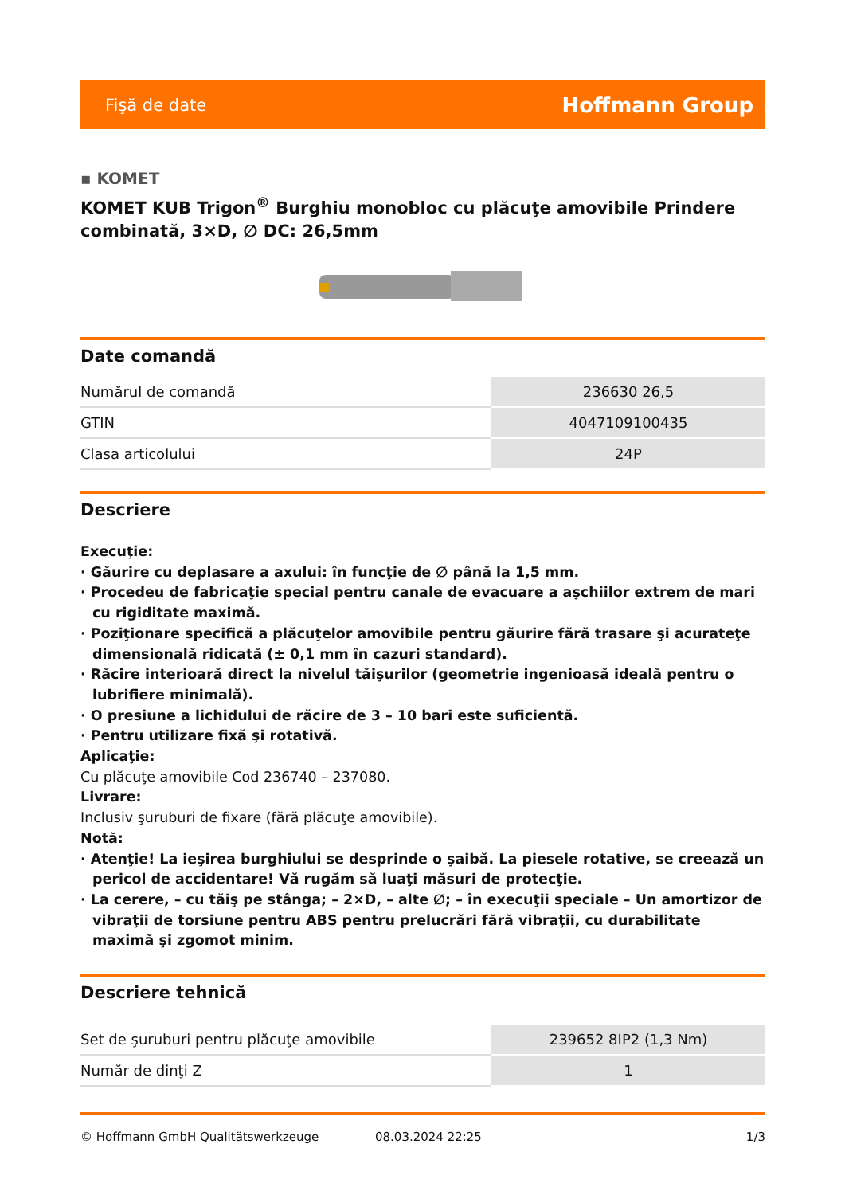Fişă de date Hoffmann Group
▪ KOMET
KOMET KUB Trigon<sup>®</sup> Burghiu monobloc cu plăcuţe amovibile Prindere combinată, 3×D, ∅ DC: 26,5mm
Date comandă
| Numărul de comandă | 236630 26,5 |
| GTIN | 4047109100435 |
| Clasa articolului | 24P |
Descriere
Execuţie:
· Găurire cu deplasare a axului: în funcţie de ∅ până la 1,5 mm.
· Procedeu de fabricaţie special pentru canale de evacuare a aşchiilor extrem de mari cu rigiditate maximă.
· Poziţionare specifică a plăcuţelor amovibile pentru găurire fără trasare şi acurateţe dimensională ridicată (± 0,1 mm în cazuri standard).
· Răcire interioară direct la nivelul tăişurilor (geometrie ingenioasă ideală pentru o lubrifiere minimală).
· O presiune a lichidului de răcire de 3 – 10 bari este suficientă.
· Pentru utilizare fixă şi rotativă.
Aplicaţie:
Cu plăcuţe amovibile Cod 236740 – 237080.
Livrare:
Inclusiv şuruburi de fixare (fără plăcuţe amovibile).
Notă:
· Atenţie! La ieşirea burghiului se desprinde o şaibă. La piesele rotative, se creează un pericol de accidentare! Vă rugăm să luaţi măsuri de protecţie.
· La cerere, – cu tăiş pe stânga; – 2×D, – alte ∅; – în execuţii speciale – Un amortizor de vibraţii de torsiune pentru ABS pentru prelucrări fără vibraţii, cu durabilitate maximă şi zgomot minim.
Descriere tehnică
| Set de şuruburi pentru plăcuţe amovibile | 239652 8IP2 (1,3 Nm) |
| Număr de dinţi Z | 1 |
© Hoffmann GmbH Qualitätswerkzeuge 08.03.2024 22:25 1/3